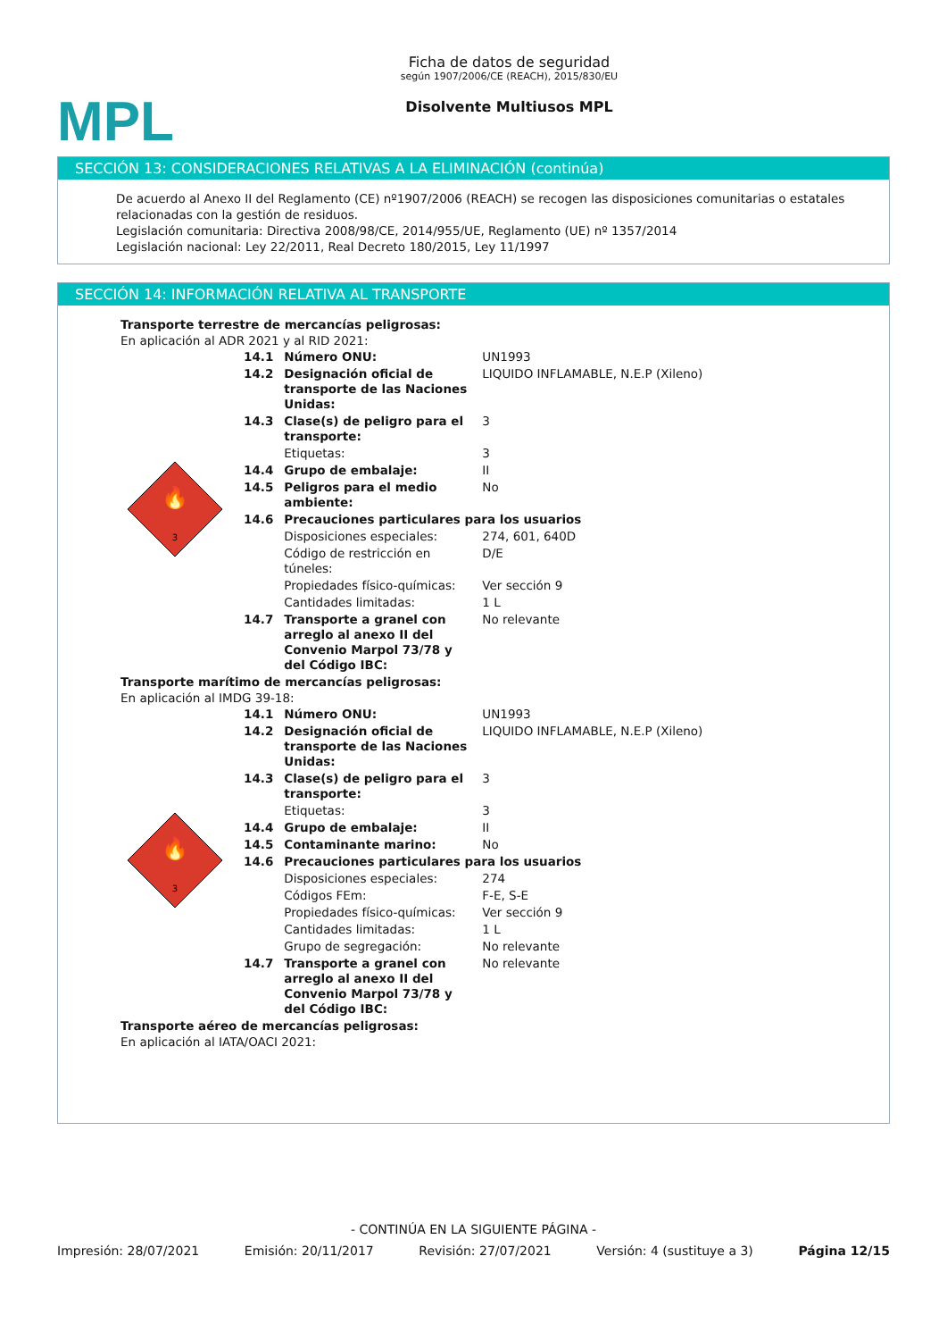MPL
Ficha de datos de seguridad
según 1907/2006/CE (REACH), 2015/830/EU
Disolvente Multiusos MPL
SECCIÓN 13: CONSIDERACIONES RELATIVAS A LA ELIMINACIÓN (continúa)
De acuerdo al Anexo II del Reglamento (CE) nº1907/2006 (REACH) se recogen las disposiciones comunitarias o estatales relacionadas con la gestión de residuos.
Legislación comunitaria: Directiva 2008/98/CE, 2014/955/UE, Reglamento (UE) nº 1357/2014
Legislación nacional: Ley 22/2011, Real Decreto 180/2015, Ley 11/1997
SECCIÓN 14: INFORMACIÓN RELATIVA AL TRANSPORTE
Transporte terrestre de mercancías peligrosas:
En aplicación al ADR 2021 y al RID 2021:
| 3 🔥 | 14.1 | Número ONU: | UN1993 |
| | 14.2 | Designación oficial de transporte de las Naciones Unidas: | LIQUIDO INFLAMABLE, N.E.P (Xileno) |
| | 14.3 | Clase(s) de peligro para el transporte: | 3 |
| | | Etiquetas: | 3 |
| | 14.4 | Grupo de embalaje: | II |
| | 14.5 | Peligros para el medio ambiente: | No |
| | 14.6 | Precauciones particulares para los usuarios | |
| | | Disposiciones especiales: | 274, 601, 640D |
| | | Código de restricción en túneles: | D/E |
| | | Propiedades físico-químicas: | Ver sección 9 |
| | | Cantidades limitadas: | 1 L |
| | 14.7 | Transporte a granel con arreglo al anexo II del Convenio Marpol 73/78 y del Código IBC: | No relevante |
Transporte marítimo de mercancías peligrosas:
En aplicación al IMDG 39-18:
| 3 🔥 | 14.1 | Número ONU: | UN1993 |
| | 14.2 | Designación oficial de transporte de las Naciones Unidas: | LIQUIDO INFLAMABLE, N.E.P (Xileno) |
| | 14.3 | Clase(s) de peligro para el transporte: | 3 |
| | | Etiquetas: | 3 |
| | 14.4 | Grupo de embalaje: | II |
| | 14.5 | Contaminante marino: | No |
| | 14.6 | Precauciones particulares para los usuarios | |
| | | Disposiciones especiales: | 274 |
| | | Códigos FEm: | F-E, S-E |
| | | Propiedades físico-químicas: | Ver sección 9 |
| | | Cantidades limitadas: | 1 L |
| | | Grupo de segregación: | No relevante |
| | 14.7 | Transporte a granel con arreglo al anexo II del Convenio Marpol 73/78 y del Código IBC: | No relevante |
Transporte aéreo de mercancías peligrosas:
En aplicación al IATA/OACI 2021:
- CONTINÚA EN LA SIGUIENTE PÁGINA -
Impresión: 28/07/2021 Emisión: 20/11/2017 Revisión: 27/07/2021 Versión: 4 (sustituye a 3) Página 12/15